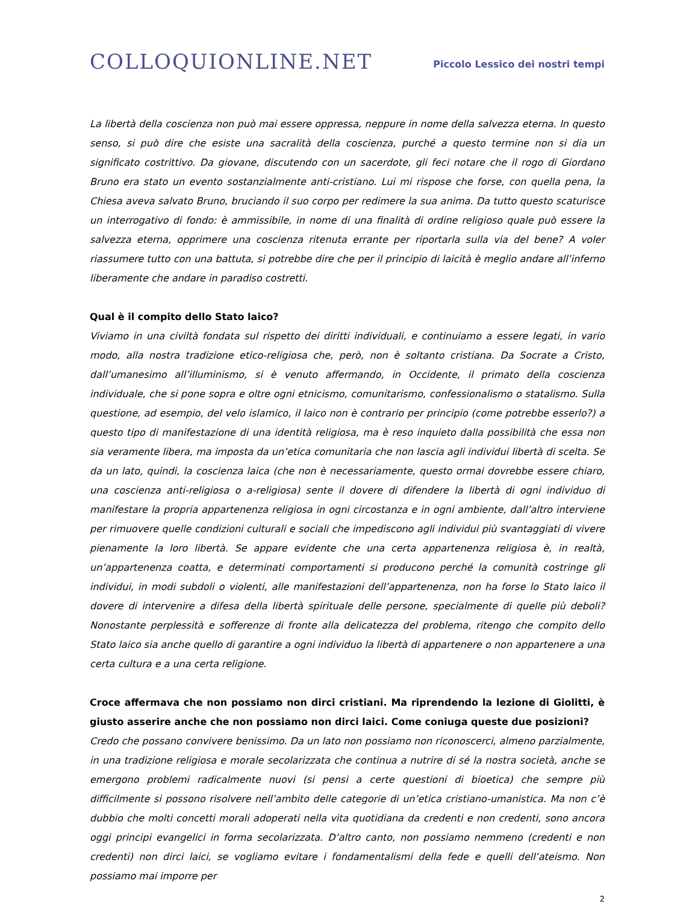COLLOQUIONLINE.NET
Piccolo Lessico dei nostri tempi
La libertà della coscienza non può mai essere oppressa, neppure in nome della salvezza eterna. In questo senso, si può dire che esiste una sacralità della coscienza, purché a questo termine non si dia un significato costrittivo. Da giovane, discutendo con un sacerdote, gli feci notare che il rogo di Giordano Bruno era stato un evento sostanzialmente anti-cristiano. Lui mi rispose che forse, con quella pena, la Chiesa aveva salvato Bruno, bruciando il suo corpo per redimere la sua anima. Da tutto questo scaturisce un interrogativo di fondo: è ammissibile, in nome di una finalità di ordine religioso quale può essere la salvezza eterna, opprimere una coscienza ritenuta errante per riportarla sulla via del bene? A voler riassumere tutto con una battuta, si potrebbe dire che per il principio di laicità è meglio andare all’inferno liberamente che andare in paradiso costretti.
Qual è il compito dello Stato laico?
Viviamo in una civiltà fondata sul rispetto dei diritti individuali, e continuiamo a essere legati, in vario modo, alla nostra tradizione etico-religiosa che, però, non è soltanto cristiana. Da Socrate a Cristo, dall’umanesimo all’illuminismo, si è venuto affermando, in Occidente, il primato della coscienza individuale, che si pone sopra e oltre ogni etnicismo, comunitarismo, confessionalismo o statalismo. Sulla questione, ad esempio, del velo islamico, il laico non è contrario per principio (come potrebbe esserlo?) a questo tipo di manifestazione di una identità religiosa, ma è reso inquieto dalla possibilità che essa non sia veramente libera, ma imposta da un’etica comunitaria che non lascia agli individui libertà di scelta. Se da un lato, quindi, la coscienza laica (che non è necessariamente, questo ormai dovrebbe essere chiaro, una coscienza anti-religiosa o a-religiosa) sente il dovere di difendere la libertà di ogni individuo di manifestare la propria appartenenza religiosa in ogni circostanza e in ogni ambiente, dall’altro interviene per rimuovere quelle condizioni culturali e sociali che impediscono agli individui più svantaggiati di vivere pienamente la loro libertà. Se appare evidente che una certa appartenenza religiosa è, in realtà, un’appartenenza coatta, e determinati comportamenti si producono perché la comunità costringe gli individui, in modi subdoli o violenti, alle manifestazioni dell’appartenenza, non ha forse lo Stato laico il dovere di intervenire a difesa della libertà spirituale delle persone, specialmente di quelle più deboli? Nonostante perplessità e sofferenze di fronte alla delicatezza del problema, ritengo che compito dello Stato laico sia anche quello di garantire a ogni individuo la libertà di appartenere o non appartenere a una certa cultura e a una certa religione.
Croce affermava che non possiamo non dirci cristiani. Ma riprendendo la lezione di Giolitti, è giusto asserire anche che non possiamo non dirci laici. Come coniuga queste due posizioni?
Credo che possano convivere benissimo. Da un lato non possiamo non riconoscerci, almeno parzialmente, in una tradizione religiosa e morale secolarizzata che continua a nutrire di sé la nostra società, anche se emergono problemi radicalmente nuovi (si pensi a certe questioni di bioetica) che sempre più difficilmente si possono risolvere nell’ambito delle categorie di un’etica cristiano-umanistica. Ma non c’è dubbio che molti concetti morali adoperati nella vita quotidiana da credenti e non credenti, sono ancora oggi principi evangelici in forma secolarizzata. D’altro canto, non possiamo nemmeno (credenti e non credenti) non dirci laici, se vogliamo evitare i fondamentalismi della fede e quelli dell’ateismo. Non possiamo mai imporre per
2